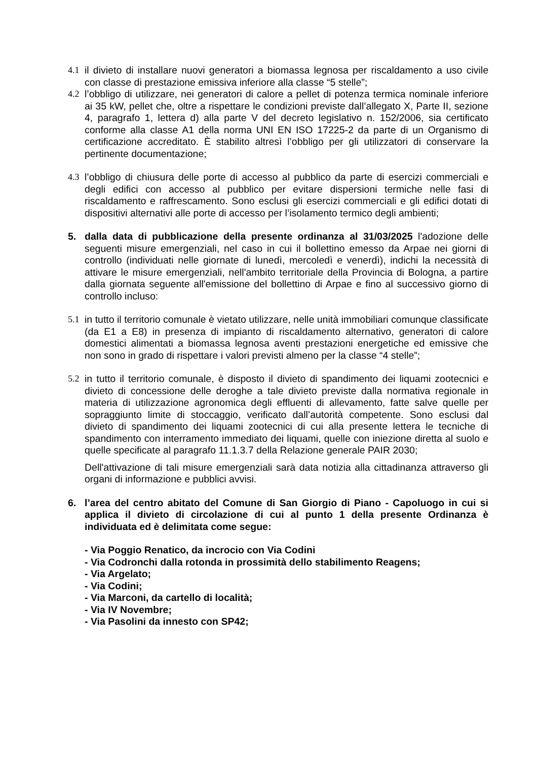4.1 il divieto di installare nuovi generatori a biomassa legnosa per riscaldamento a uso civile con classe di prestazione emissiva inferiore alla classe “5 stelle”;
4.2 l’obbligo di utilizzare, nei generatori di calore a pellet di potenza termica nominale inferiore ai 35 kW, pellet che, oltre a rispettare le condizioni previste dall’allegato X, Parte II, sezione 4, paragrafo 1, lettera d) alla parte V del decreto legislativo n. 152/2006, sia certificato conforme alla classe A1 della norma UNI EN ISO 17225-2 da parte di un Organismo di certificazione accreditato. È stabilito altresì l’obbligo per gli utilizzatori di conservare la pertinente documentazione;
4.3 l’obbligo di chiusura delle porte di accesso al pubblico da parte di esercizi commerciali e degli edifici con accesso al pubblico per evitare dispersioni termiche nelle fasi di riscaldamento e raffrescamento. Sono esclusi gli esercizi commerciali e gli edifici dotati di dispositivi alternativi alle porte di accesso per l’isolamento termico degli ambienti;
5. dalla data di pubblicazione della presente ordinanza al 31/03/2025 l'adozione delle seguenti misure emergenziali, nel caso in cui il bollettino emesso da Arpae nei giorni di controllo (individuati nelle giornate di lunedì, mercoledì e venerdì), indichi la necessità di attivare le misure emergenziali, nell'ambito territoriale della Provincia di Bologna, a partire dalla giornata seguente all'emissione del bollettino di Arpae e fino al successivo giorno di controllo incluso:
5.1 in tutto il territorio comunale è vietato utilizzare, nelle unità immobiliari comunque classificate (da E1 a E8) in presenza di impianto di riscaldamento alternativo, generatori di calore domestici alimentati a biomassa legnosa aventi prestazioni energetiche ed emissive che non sono in grado di rispettare i valori previsti almeno per la classe “4 stelle”;
5.2 in tutto il territorio comunale, è disposto il divieto di spandimento dei liquami zootecnici e divieto di concessione delle deroghe a tale divieto previste dalla normativa regionale in materia di utilizzazione agronomica degli effluenti di allevamento, fatte salve quelle per sopraggiunto limite di stoccaggio, verificato dall’autorità competente. Sono esclusi dal divieto di spandimento dei liquami zootecnici di cui alla presente lettera le tecniche di spandimento con interramento immediato dei liquami, quelle con iniezione diretta al suolo e quelle specificate al paragrafo 11.1.3.7 della Relazione generale PAIR 2030;
Dell'attivazione di tali misure emergenziali sarà data notizia alla cittadinanza attraverso gli organi di informazione e pubblici avvisi.
6. l’area del centro abitato del Comune di San Giorgio di Piano - Capoluogo in cui si applica il divieto di circolazione di cui al punto 1 della presente Ordinanza è individuata ed è delimitata come segue:
- Via Poggio Renatico, da incrocio con Via Codini
- Via Codronchi dalla rotonda in prossimità dello stabilimento Reagens;
- Via Argelato;
- Via Codini;
- Via Marconi, da cartello di località;
- Via IV Novembre;
- Via Pasolini da innesto con SP42;